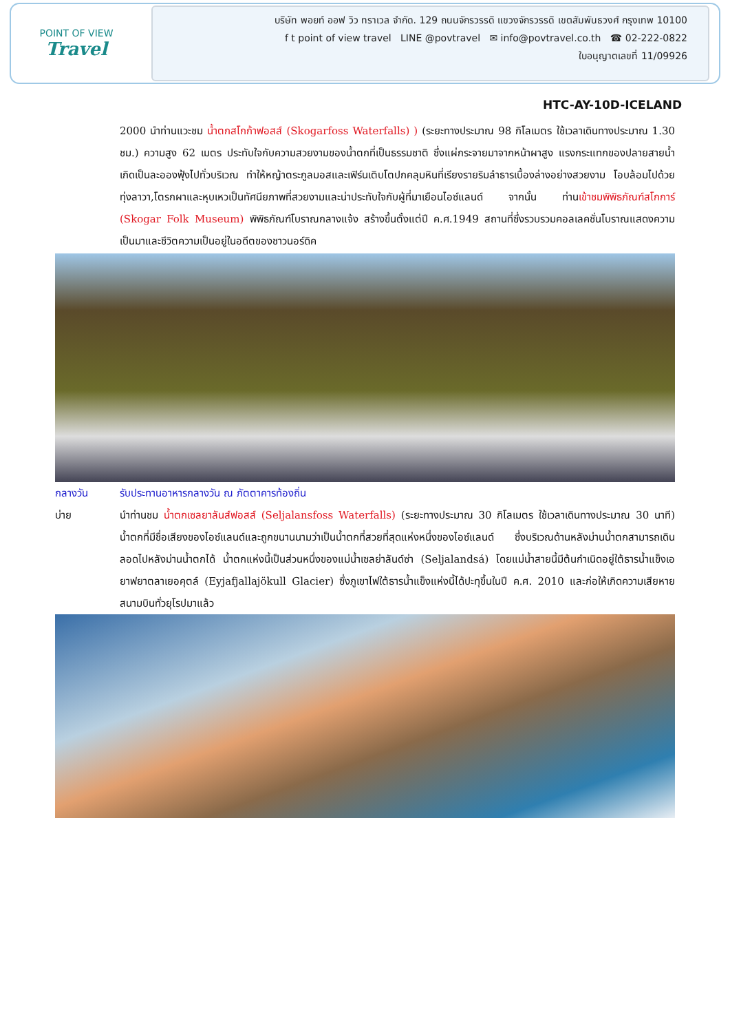POINT OF VIEW
Travel
บริษัท พอยท์ ออฟ วิว ทราเวล จำกัด. 129 ถนนจักรวรรดิ แขวงจักรวรรดิ เขตสัมพันธวงศ์ กรุงเทพ 10100
f t point of view travel LINE @povtravel ✉ info@povtravel.co.th ☎ 02-222-0822
ใบอนุญาตเลขที่ 11/09926
HTC-AY-10D-ICELAND
2000 นำท่านแวะชม น้ำตกสโกก้าฟอสส์ (Skogarfoss Waterfalls) ) (ระยะทางประมาณ 98 กิโลเมตร ใช้เวลาเดินทางประมาณ 1.30 ชม.) ความสูง 62 เมตร ประทับใจกับความสวยงามของน้ำตกที่เป็นธรรมชาติ ซึ่งแผ่กระจายมาจากหน้าผาสูง แรงกระแทกของปลายสายน้ำเกิดเป็นละอองฟุ้งไปทั่วบริเวณ ทำให้หญ้าตระกูลมอสและเฟิร์นเติบโตปกคลุมหินที่เรียงรายริมลำธารเบื้องล่างอย่างสวยงาม โอบล้อมไปด้วยทุ่งลาวา,โตรกผาและหุบเหวเป็นทัศนียภาพที่สวยงามและน่าประทับใจกับผู้ที่มาเยือนไอซ์แลนด์ จากนั้น ท่านเข้าชมพิพิธภัณฑ์สโกการ์ (Skogar Folk Museum) พิพิธภัณฑ์โบราณกลางแจ้ง สร้างขึ้นตั้งแต่ปี ค.ศ.1949 สถานที่ซึ่งรวบรวมคอลเลคชั่นโบราณแสดงความเป็นมาและชีวิตความเป็นอยู่ในอดีตของชาวนอร์ดิค
กลางวัน รับประทานอาหารกลางวัน ณ ภัตตาคารท้องถิ่น
บ่าย นำท่านชม น้ำตกเซลยาลันส์ฟอสส์ (Seljalansfoss Waterfalls) (ระยะทางประมาณ 30 กิโลเมตร ใช้เวลาเดินทางประมาณ 30 นาที) น้ำตกที่มีชื่อเสียงของไอซ์แลนด์และถูกขนานนามว่าเป็นน้ำตกที่สวยที่สุดแห่งหนึ่งของไอซ์แลนด์ ซึ่งบริเวณด้านหลังม่านน้ำตกสามารถเดินลอดไปหลังม่านน้ำตกได้ น้ำตกแห่งนี้เป็นส่วนหนึ่งของแม่น้ำเซลย่าลันด์ซ่า (Seljalandsá) โดยแม่น้ำสายนี้มีต้นกำเนิดอยู่ใต้ธารน้ำแข็งเอยาฟยาตลาเยอคุตล์ (Eyjafjallajökull Glacier) ซึ่งภูเขาไฟใต้ธารน้ำแข็งแห่งนี้ได้ปะทุขึ้นในปี ค.ศ. 2010 และก่อให้เกิดความเสียหายสนามบินทั่วยุโรปมาแล้ว